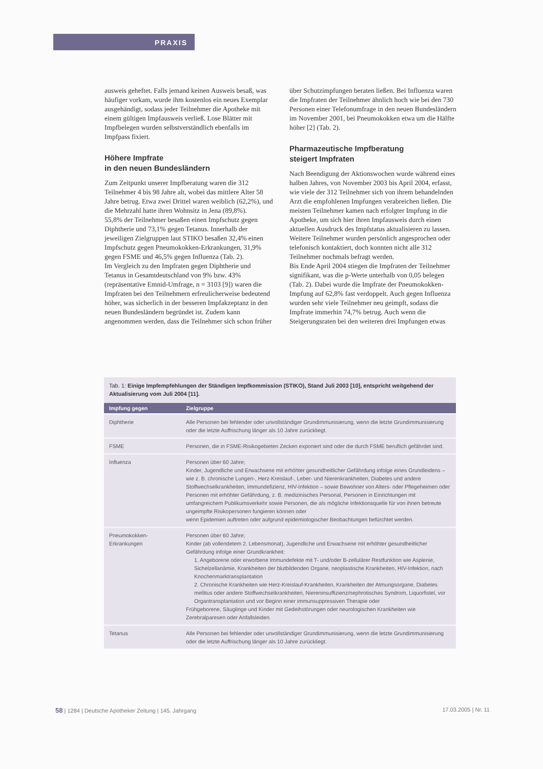PRAXIS
ausweis geheftet. Falls jemand keinen Ausweis besaß, was häufiger vorkam, wurde ihm kostenlos ein neues Exemplar ausgehändigt, sodass jeder Teilnehmer die Apotheke mit einem gültigen Impfausweis verließ. Lose Blätter mit Impfbelegen wurden selbstverständlich ebenfalls im Impfpass fixiert.
Höhere Impfrate
in den neuen Bundesländern
Zum Zeitpunkt unserer Impfberatung waren die 312 Teilnehmer 4 bis 98 Jahre alt, wobei das mittlere Alter 58 Jahre betrug. Etwa zwei Drittel waren weiblich (62,2%), und die Mehrzahl hatte ihren Wohnsitz in Jena (89,8%).
55,8% der Teilnehmer besaßen einen Impfschutz gegen Diphtherie und 73,1% gegen Tetanus. Innerhalb der jeweiligen Zielgruppen laut STIKO besaßen 32,4% einen Impfschutz gegen Pneumokokken-Erkrankungen, 31,9% gegen FSME und 46,5% gegen Influenza (Tab. 2).
Im Vergleich zu den Impfraten gegen Diphtherie und Tetanus in Gesamtdeutschland von 9% bzw. 43% (repräsentative Emnid-Umfrage, n = 3103 [9]) waren die Impfraten bei den Teilnehmern erfreulicherweise bedeutend höher, was sicherlich in der besseren Impfakzeptanz in den neuen Bundesländern begründet ist. Zudem kann angenommen werden, dass die Teilnehmer sich schon früher
über Schutzimpfungen beraten ließen. Bei Influenza waren die Impfraten der Teilnehmer ähnlich hoch wie bei den 730 Personen einer Telefonumfrage in den neuen Bundesländern im November 2001, bei Pneumokokken etwa um die Hälfte höher [2] (Tab. 2).
Pharmazeutische Impfberatung
steigert Impfraten
Nach Beendigung der Aktionswochen wurde während eines halben Jahres, von November 2003 bis April 2004, erfasst, wie viele der 312 Teilnehmer sich von ihrem behandelnden Arzt die empfohlenen Impfungen verabreichen ließen. Die meisten Teilnehmer kamen nach erfolgter Impfung in die Apotheke, um sich hier ihren Impfausweis durch einen aktuellen Ausdruck des Impfstatus aktualisieren zu lassen. Weitere Teilnehmer wurden persönlich angesprochen oder telefonisch kontaktiert, doch konnten nicht alle 312 Teilnehmer nochmals befragt werden.
Bis Ende April 2004 stiegen die Impfraten der Teilnehmer signifikant, was die p-Werte unterhalb von 0,05 belegen (Tab. 2). Dabei wurde die Impfrate der Pneumokokken-Impfung auf 62,8% fast verdoppelt. Auch gegen Influenza wurden sehr viele Teilnehmer neu geimpft, sodass die Impfrate immerhin 74,7% betrug. Auch wenn die Steigerungsraten bei den weiteren drei Impfungen etwas
Tab. 1: Einige Impfempfehlungen der Ständigen Impfkommission (STIKO), Stand Juli 2003 [10], entspricht weitgehend der Aktualisierung vom Juli 2004 [11].
| Impfung gegen | Zielgruppe |
| --- | --- |
| Diphtherie | Alle Personen bei fehlender oder unvollständiger Grundimmunisierung, wenn die letzte Grundimmunisierung oder die letzte Auffrischung länger als 10 Jahre zurückliegt. |
| FSME | Personen, die in FSME-Risikogebieten Zecken exponiert sind oder die durch FSME beruflich gefährdet sind. |
| Influenza | Personen über 60 Jahre; Kinder, Jugendliche und Erwachsene mit erhöhter gesundheitlicher Gefährdung infolge eines Grundleidens – wie z. B. chronische Lungen-, Herz-Kreislauf-, Leber- und Nierenkrankheiten, Diabetes und andere Stoffwechselkrankheiten, Immundefizienz, HIV-Infektion – sowie Bewohner von Alters- oder Pflegeheimen oder Personen mit erhöhter Gefährdung, z. B. medizinisches Personal, Personen in Einrichtungen mit umfangreichem Publikumsverkehr sowie Personen, die als mögliche Infektionsquelle für von ihnen betreute ungeimpfte Risikopersonen fungieren können oder wenn Epidemien auftreten oder aufgrund epidemiologischer Beobachtungen befürchtet werden. |
| Pneumokokken-Erkrankungen | Personen über 60 Jahre; Kinder (ab vollendetem 2. Lebensmonat), Jugendliche und Erwachsene mit erhöhter gesundheitlicher Gefährdung infolge einer Grundkrankheit: 1. Angeborene oder erworbene Immundefekte mit T- und/oder B-zellulärer Restfunktion wie Asplenie, Sichelzellanämie, Krankheiten der blutbildenden Organe, neoplastische Krankheiten, HIV-Infektion, nach Knochenmarktransplantation 2. Chronische Krankheiten wie Herz-Kreislauf-Krankheiten, Krankheiten der Atmungsorgane, Diabetes mellitus oder andere Stoffwechselkrankheiten, Niereninsuffizienz/nephrotisches Syndrom, Liquorfistel, vor Organtransplantation und vor Beginn einer immunsuppressiven Therapie oder Frühgeborene, Säuglinge und Kinder mit Gedeihstörungen oder neurologischen Krankheiten wie Zerebralparesen oder Anfallsleiden. |
| Tetanus | Alle Personen bei fehlender oder unvollständiger Grundimmunisierung, wenn die letzte Grundimmunisierung oder die letzte Auffrischung länger als 10 Jahre zurückliegt. |
58 | 1284 | Deutsche Apotheker Zeitung | 145. Jahrgang 17.03.2005 | Nr. 11